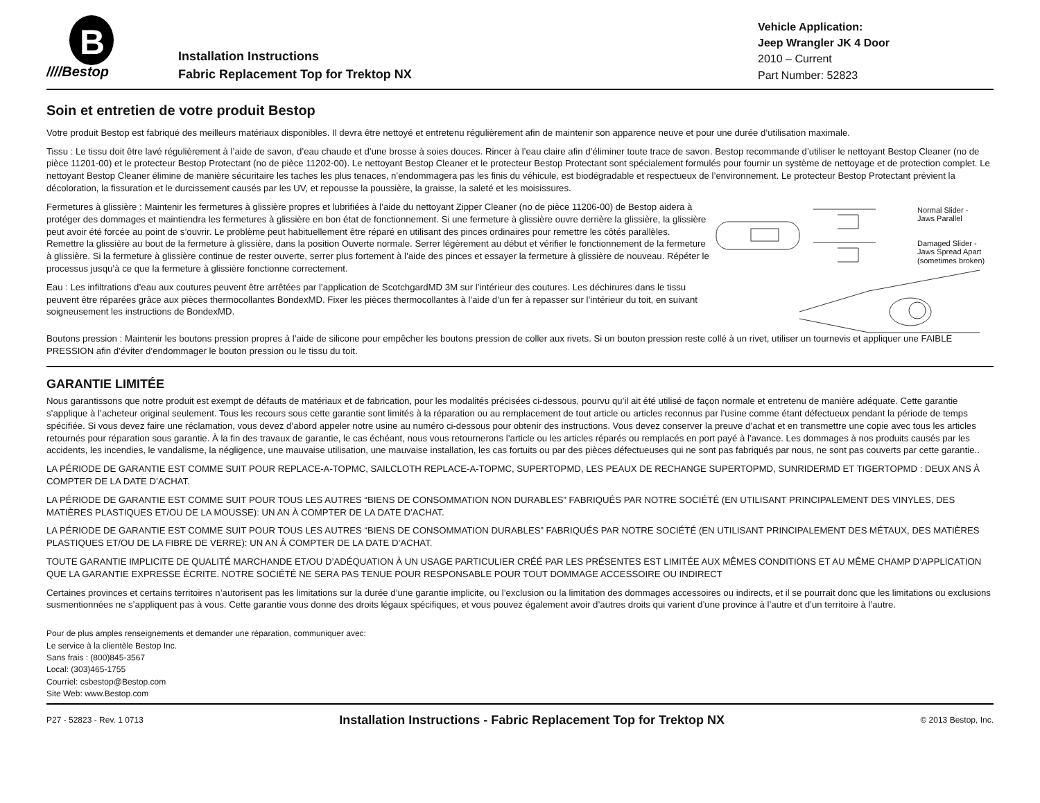B
////Bestop
Installation Instructions
Fabric Replacement Top for Trektop NX
Vehicle Application:
Jeep Wrangler JK 4 Door
2010 – Current
Part Number: 52823
Soin et entretien de votre produit Bestop
Votre produit Bestop est fabriqué des meilleurs matériaux disponibles. Il devra être nettoyé et entretenu régulièrement afin de maintenir son apparence neuve et pour une durée d’utilisation maximale.
Tissu : Le tissu doit être lavé régulièrement à l’aide de savon, d’eau chaude et d’une brosse à soies douces. Rincer à l’eau claire afin d’éliminer toute trace de savon. Bestop recommande d’utiliser le nettoyant Bestop Cleaner (no de pièce 11201-00) et le protecteur Bestop Protectant (no de pièce 11202-00). Le nettoyant Bestop Cleaner et le protecteur Bestop Protectant sont spécialement formulés pour fournir un système de nettoyage et de protection complet. Le nettoyant Bestop Cleaner élimine de manière sécuritaire les taches les plus tenaces, n’endommagera pas les finis du véhicule, est biodégradable et respectueux de l’environnement. Le protecteur Bestop Protectant prévient la décoloration, la fissuration et le durcissement causés par les UV, et repousse la poussière, la graisse, la saleté et les moisissures.
Fermetures à glissière : Maintenir les fermetures à glissière propres et lubrifiées à l’aide du nettoyant Zipper Cleaner (no de pièce 11206-00) de Bestop aidera à protéger des dommages et maintiendra les fermetures à glissière en bon état de fonctionnement. Si une fermeture à glissière ouvre derrière la glissière, la glissière peut avoir été forcée au point de s’ouvrir. Le problème peut habituellement être réparé en utilisant des pinces ordinaires pour remettre les côtés parallèles. Remettre la glissière au bout de la fermeture à glissière, dans la position Ouverte normale. Serrer légèrement au début et vérifier le fonctionnement de la fermeture à glissière. Si la fermeture à glissière continue de rester ouverte, serrer plus fortement à l’aide des pinces et essayer la fermeture à glissière de nouveau. Répéter le processus jusqu’à ce que la fermeture à glissière fonctionne correctement.
Eau : Les infiltrations d’eau aux coutures peuvent être arrêtées par l’application de ScotchgardMD 3M sur l’intérieur des coutures. Les déchirures dans le tissu peuvent être réparées grâce aux pièces thermocollantes BondexMD. Fixer les pièces thermocollantes à l’aide d’un fer à repasser sur l’intérieur du toit, en suivant soigneusement les instructions de BondexMD.
Normal Slider -
Jaws Parallel
Damaged Slider -
Jaws Spread Apart
(sometimes broken)
Boutons pression : Maintenir les boutons pression propres à l’aide de silicone pour empêcher les boutons pression de coller aux rivets. Si un bouton pression reste collé à un rivet, utiliser un tournevis et appliquer une FAIBLE PRESSION afin d’éviter d’endommager le bouton pression ou le tissu du toit.
GARANTIE LIMITÉE
Nous garantissons que notre produit est exempt de défauts de matériaux et de fabrication, pour les modalités précisées ci-dessous, pourvu qu’il ait été utilisé de façon normale et entretenu de manière adéquate. Cette garantie s’applique à l’acheteur original seulement. Tous les recours sous cette garantie sont limités à la réparation ou au remplacement de tout article ou articles reconnus par l’usine comme étant défectueux pendant la période de temps spécifiée. Si vous devez faire une réclamation, vous devez d’abord appeler notre usine au numéro ci-dessous pour obtenir des instructions. Vous devez conserver la preuve d’achat et en transmettre une copie avec tous les articles retournés pour réparation sous garantie. À la fin des travaux de garantie, le cas échéant, nous vous retournerons l’article ou les articles réparés ou remplacés en port payé à l’avance. Les dommages à nos produits causés par les accidents, les incendies, le vandalisme, la négligence, une mauvaise utilisation, une mauvaise installation, les cas fortuits ou par des pièces défectueuses qui ne sont pas fabriqués par nous, ne sont pas couverts par cette garantie..
LA PÉRIODE DE GARANTIE EST COMME SUIT POUR REPLACE-A-TOPMC, SAILCLOTH REPLACE-A-TOPMC, SUPERTOPMD, LES PEAUX DE RECHANGE SUPERTOPMD, SUNRIDERMD ET TIGERTOPMD : DEUX ANS À COMPTER DE LA DATE D’ACHAT.
LA PÉRIODE DE GARANTIE EST COMME SUIT POUR TOUS LES AUTRES “BIENS DE CONSOMMATION NON DURABLES” FABRIQUÉS PAR NOTRE SOCIÉTÉ (EN UTILISANT PRINCIPALEMENT DES VINYLES, DES MATIÈRES PLASTIQUES ET/OU DE LA MOUSSE): UN AN À COMPTER DE LA DATE D’ACHAT.
LA PÉRIODE DE GARANTIE EST COMME SUIT POUR TOUS LES AUTRES “BIENS DE CONSOMMATION DURABLES” FABRIQUÉS PAR NOTRE SOCIÉTÉ (EN UTILISANT PRINCIPALEMENT DES MÉTAUX, DES MATIÈRES PLASTIQUES ET/OU DE LA FIBRE DE VERRE): UN AN À COMPTER DE LA DATE D’ACHAT.
TOUTE GARANTIE IMPLICITE DE QUALITÉ MARCHANDE ET/OU D’ADÉQUATION À UN USAGE PARTICULIER CRÉÉ PAR LES PRÉSENTES EST LIMITÉE AUX MÊMES CONDITIONS ET AU MÊME CHAMP D’APPLICATION QUE LA GARANTIE EXPRESSE ÉCRITE. NOTRE SOCIÉTÉ NE SERA PAS TENUE POUR RESPONSABLE POUR TOUT DOMMAGE ACCESSOIRE OU INDIRECT
Certaines provinces et certains territoires n’autorisent pas les limitations sur la durée d’une garantie implicite, ou l’exclusion ou la limitation des dommages accessoires ou indirects, et il se pourrait donc que les limitations ou exclusions susmentionnées ne s’appliquent pas à vous. Cette garantie vous donne des droits légaux spécifiques, et vous pouvez également avoir d’autres droits qui varient d’une province à l’autre et d’un territoire à l’autre.
Pour de plus amples renseignements et demander une réparation, communiquer avec:
Le service à la clientèle Bestop Inc.
Sans frais : (800)845-3567
Local: (303)465-1755
Courriel: csbestop@Bestop.com
Site Web: www.Bestop.com
P27 - 52823 - Rev. 1 0713 Installation Instructions - Fabric Replacement Top for Trektop NX © 2013 Bestop, Inc.